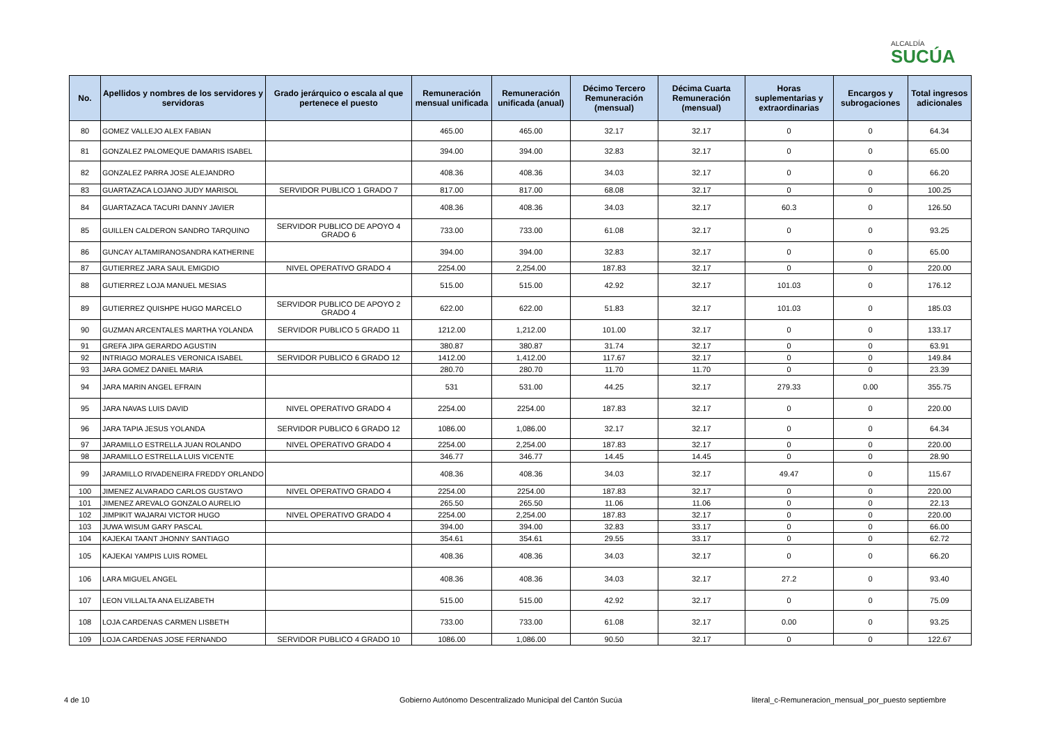ALCALDÍA
SUCÚA
| No. | Apellidos y nombres de los servidores y servidoras | Grado jerárquico o escala al que pertenece el puesto | Remuneración mensual unificada | Remuneración unificada (anual) | Décimo Tercero Remuneración (mensual) | Décima Cuarta Remuneración (mensual) | Horas suplementarias y extraordinarias | Encargos y subrogaciones | Total ingresos adicionales |
| --- | --- | --- | --- | --- | --- | --- | --- | --- | --- |
| 80 | GOMEZ VALLEJO ALEX FABIAN | | 465.00 | 465.00 | 32.17 | 32.17 | 0 | 0 | 64.34 |
| 81 | GONZALEZ PALOMEQUE DAMARIS ISABEL | | 394.00 | 394.00 | 32.83 | 32.17 | 0 | 0 | 65.00 |
| 82 | GONZALEZ PARRA JOSE ALEJANDRO | | 408.36 | 408.36 | 34.03 | 32.17 | 0 | 0 | 66.20 |
| 83 | GUARTAZACA LOJANO JUDY MARISOL | SERVIDOR PUBLICO 1 GRADO 7 | 817.00 | 817.00 | 68.08 | 32.17 | 0 | 0 | 100.25 |
| 84 | GUARTAZACA TACURI DANNY JAVIER | | 408.36 | 408.36 | 34.03 | 32.17 | 60.3 | 0 | 126.50 |
| 85 | GUILLEN CALDERON SANDRO TARQUINO | SERVIDOR PUBLICO DE APOYO 4 GRADO 6 | 733.00 | 733.00 | 61.08 | 32.17 | 0 | 0 | 93.25 |
| 86 | GUNCAY ALTAMIRANOSANDRA KATHERINE | | 394.00 | 394.00 | 32.83 | 32.17 | 0 | 0 | 65.00 |
| 87 | GUTIERREZ JARA SAUL EMIGDIO | NIVEL OPERATIVO GRADO 4 | 2254.00 | 2,254.00 | 187.83 | 32.17 | 0 | 0 | 220.00 |
| 88 | GUTIERREZ LOJA MANUEL MESIAS | | 515.00 | 515.00 | 42.92 | 32.17 | 101.03 | 0 | 176.12 |
| 89 | GUTIERREZ QUISHPE HUGO MARCELO | SERVIDOR PUBLICO DE APOYO 2 GRADO 4 | 622.00 | 622.00 | 51.83 | 32.17 | 101.03 | 0 | 185.03 |
| 90 | GUZMAN ARCENTALES MARTHA YOLANDA | SERVIDOR PUBLICO 5 GRADO 11 | 1212.00 | 1,212.00 | 101.00 | 32.17 | 0 | 0 | 133.17 |
| 91 | GREFA JIPA GERARDO AGUSTIN | | 380.87 | 380.87 | 31.74 | 32.17 | 0 | 0 | 63.91 |
| 92 | INTRIAGO MORALES VERONICA ISABEL | SERVIDOR PUBLICO 6 GRADO 12 | 1412.00 | 1,412.00 | 117.67 | 32.17 | 0 | 0 | 149.84 |
| 93 | JARA GOMEZ DANIEL MARIA | | 280.70 | 280.70 | 11.70 | 11.70 | 0 | 0 | 23.39 |
| 94 | JARA MARIN ANGEL EFRAIN | | 531 | 531.00 | 44.25 | 32.17 | 279.33 | 0.00 | 355.75 |
| 95 | JARA NAVAS LUIS DAVID | NIVEL OPERATIVO GRADO 4 | 2254.00 | 2254.00 | 187.83 | 32.17 | 0 | 0 | 220.00 |
| 96 | JARA TAPIA JESUS YOLANDA | SERVIDOR PUBLICO 6 GRADO 12 | 1086.00 | 1,086.00 | 32.17 | 32.17 | 0 | 0 | 64.34 |
| 97 | JARAMILLO ESTRELLA JUAN ROLANDO | NIVEL OPERATIVO GRADO 4 | 2254.00 | 2,254.00 | 187.83 | 32.17 | 0 | 0 | 220.00 |
| 98 | JARAMILLO ESTRELLA LUIS VICENTE | | 346.77 | 346.77 | 14.45 | 14.45 | 0 | 0 | 28.90 |
| 99 | JARAMILLO RIVADENEIRA FREDDY ORLANDO | | 408.36 | 408.36 | 34.03 | 32.17 | 49.47 | 0 | 115.67 |
| 100 | JIMENEZ ALVARADO CARLOS GUSTAVO | NIVEL OPERATIVO GRADO 4 | 2254.00 | 2254.00 | 187.83 | 32.17 | 0 | 0 | 220.00 |
| 101 | JIMENEZ AREVALO GONZALO AURELIO | | 265.50 | 265.50 | 11.06 | 11.06 | 0 | 0 | 22.13 |
| 102 | JIMPIKIT WAJARAI VICTOR HUGO | NIVEL OPERATIVO GRADO 4 | 2254.00 | 2,254.00 | 187.83 | 32.17 | 0 | 0 | 220.00 |
| 103 | JUWA WISUM GARY PASCAL | | 394.00 | 394.00 | 32.83 | 33.17 | 0 | 0 | 66.00 |
| 104 | KAJEKAI TAANT JHONNY SANTIAGO | | 354.61 | 354.61 | 29.55 | 33.17 | 0 | 0 | 62.72 |
| 105 | KAJEKAI YAMPIS LUIS ROMEL | | 408.36 | 408.36 | 34.03 | 32.17 | 0 | 0 | 66.20 |
| 106 | LARA MIGUEL ANGEL | | 408.36 | 408.36 | 34.03 | 32.17 | 27.2 | 0 | 93.40 |
| 107 | LEON VILLALTA ANA ELIZABETH | | 515.00 | 515.00 | 42.92 | 32.17 | 0 | 0 | 75.09 |
| 108 | LOJA CARDENAS CARMEN LISBETH | | 733.00 | 733.00 | 61.08 | 32.17 | 0.00 | 0 | 93.25 |
| 109 | LOJA CARDENAS JOSE FERNANDO | SERVIDOR PUBLICO 4 GRADO 10 | 1086.00 | 1,086.00 | 90.50 | 32.17 | 0 | 0 | 122.67 |
4 de 10
Gobierno Autónomo Descentralizado Municipal del Cantón Sucúa
literal_c-Remuneracion_mensual_por_puesto septiembre